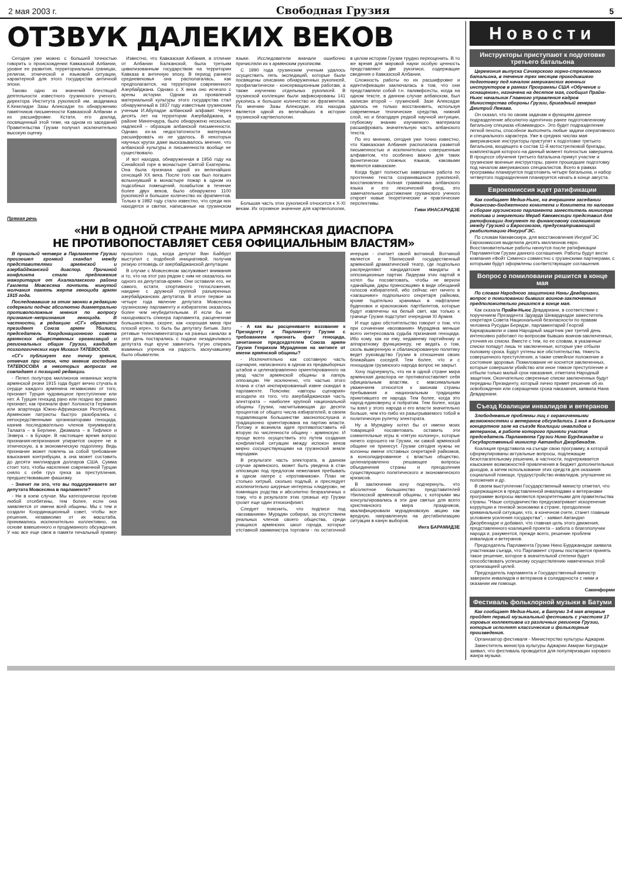2 мая 2003 г. Свободная Грузия 5
ОТЗВУК ДАЛЕКИХ ВЕКОВ
Сегодня уже можно с большей точностью говорить о происхождении Кавказской Албании, уровне ее развития, территориальных границах, религии, этнической и языковой ситуации, характерной для этого государства античной эпохи.
Таково одно из значений блестящей деятельности известного грузинского ученого, директора Института рукописей им. академика К.Кекелидзе Зазы Алексидзе по обнаружению памятников письменности Кавказской Албании и их расшифровке. Кстати, его доклад, посвященный этой теме, на одном из заседаний Правительства Грузии получил исключительно высокую оценку.
Известно, что Кавказская Албания, в отличие от Албании Балканской, была третьим цивилизованным государством на территории Кавказа в античную эпоху. В период раннего средневековья она располагалась, как предполагается, на территории современного Азербайджана. Однако с X века оно исчезло с арены истории. Одним из проявлений материальной культуры этого государства стал обнаруженный в 1937 году известным грузинским ученым И.Абуладзе албанский алфавит. Через десять лет на территории Азербайджана, в районе Мингечаура, было обнаружено несколько надписей – образцов албанской письменности. Однако из-за недостаточности материала расшифровать их не удалось. В некоторых научных кругах даже высказывалось мнение, что албанской культуры и письменности вообще не существовало.
И вот находка, обнаруженная в 1956 году на Синайской горе в монастыре Святой Екатерины. Она была признана одной из величайших сенсаций XX века. После того как был погашен вспыхнувший в монастыре пожар в одном из подсобных помещений, позабытом в течение более двух веков, было обнаружено 1100 рукописей и большое количество их фрагментов. Только в 1982 году стало известно, что среди них находятся и свитки, написанные на грузинском языке. Исследователи вначале ошибочно причисляли их к армянским рукописям.
С 1990 года грузинским ученым удалось осуществить пять экспедиций, которые были посвящены описанию обнаруженных рукописей, профилактически - консервационным работам, а также изучению отдельных рукописей. В грузинской коллекции были зафиксированы 141 рукопись и большое количество их фрагментов. По мнению Зазы Алексидзе, эта находка является одной из величайших в истории грузинской картвелологии.
Большая часть этих рукописей относится к X-XI векам. Их огромное значение для картвелологии, в целом истории Грузии трудно переоценить. В то же время для мировой науки особую ценность представляют две рукописи, содержащие сведения о Кавказской Албании.
Сложность работы по их расшифровке и идентификации заключалась в том, что они представляли собой т.н. палимфсесты, когда на одном тексте, в данном случае албанском, был написан второй – грузинский. Зазе Алексидзе удалось не только восстановить, используя современные технические средства, нижний слой, но и благодаря редкой научной интуиции, глубокому знанию изучаемого материала расшифровать значительную часть албанского текста.
По его мнению, сегодня уже точно известно, что Кавказская Албания располагала развитой письменностью и исключительно совершенным алфавитом, что особенно важно для таких фонетически сложных языков, каковыми являются кавказские.
Когда будет полностью завершена работа по прочтению текста сохранившихся рукописей, восстановлена полная грамматика албанского языка и его лексический фонд, это замечательное достижение грузинского ученого откроет новые теоретические и практические перспективы.
Гиви ИНАСАРИДЗЕ
Прямая речь
«НИ В ОДНОЙ СТРАНЕ МИРА АРМЯНСКАЯ ДИАСПОРА
НЕ ПРОТИВОПОСТАВЛЯЕТ СЕБЯ ОФИЦИАЛЬНЫМ ВЛАСТЯМ»
В прошлый четверг в Парламенте Грузии произошел громкий скандал между представителями армянской и азербайджанской диаспор. Причиной конфликта стало предложение мажоритария от Ахалкалакского района Гамлета Мовсесяна почтить минутой молчания память жертв геноцида армян 1915 года.
Последовавшие за этим звонки в редакцию содержали подчас абсолютно диаметрально противоположные мнения по вопросу признания–непризнания геноцида. В частности, в редакцию «СГ» обратился президент Союза армян Тбилиси, председатель Координационного совета армянских общественных организаций и региональных общин Грузии, кандидат психологических наук Михаил ТАТЕВОСОВ.
«СГ» публикует его точку зрения, отмечая при этом, что мнение господина ТАТЕВОСОВА в некоторых вопросах не совпадает с позицией редакции.
- Пепел полутора миллионов невинных жертв армянской резни 1915 года будет вечно стучать в сердце каждого армянина независимо от того, признает Турция чудовищное преступление или нет. А Турция геноцид рано или поздно все равно признает, как признали факт Холокоста Германия или апартеида Южно-Африканская Республика. Армянские патриоты быстро разобрались с непосредственными организаторами геноцида, казнив последовательно членов триумвирата: Талаата – в Берлине, Джамала – в Тифлисе и Энвера – в Бухаре. В настоящее время вопрос признания-непризнания упирается скорее не в этническую, а в экономическую подоплеку. Ведь признание может повлечь за собой требование взыскания контрибуции, а она может составить до десяти миллиардов долларов США. Сумма стоит того, чтобы население современной Турции сняло с себя груз греха за преступления, предшествовавшие фашизму.
- Значит ли это, что вы поддерживаете акт депутата Мовсесяна в парламенте?
- Ни в коем случае. Мы категорически против любой отсебятины, тем более, если она заявляется от имени всей общины. Мы с тем и создали Координационный совет, чтобы все решения, независимо от их масштаба, принимались исключительно коллективно, на основе взвешенного и продуманного обсуждения. У нас все еще свеж в памяти печальный пример прошлого года, когда депутат Ван Байбурт выступил с подобной инициативой, получив резкую отповедь от азербайджанской депутации.
В случае с Мовсесяном заслуживает внимания и то, что на этот раз рядом с ним не оказалось ни одного из депутатов-армян. Они оставили его, не самого, кстати, спортивного телосложения, наедине с дружной группой разъяренных азербайджанских депутатов. В итоге первое за четыре года явление депутата Мовсесяна грузинскому парламенту и избирателю оказалось более чем неубедительным. И если бы не находчивость спикера парламента, расцененная большинством, скорее, как «хорошая мина при плохой игре», то быть бы депутату битым. Зато ретивые телекомментаторы на разных каналах в этот день постарались с подачи незадачливого депутата еще круче завинтить тугую спираль взаимных упреков на радость заскучавшему было обывателю.
- А как вы расцениваете воззвание к Президенту и Парламенту Грузии с требованием признать факт геноцида, зачитанное председателем Союза армян Грузии Генрихом Мурадяном на митинге от имени армянской общины?
- Исключительно как составную часть сценария, написанного в одном из предвыборных штабов и целенаправленно ориентированного на увод части армянской общины в лагерь оппозиции. Не исключено, что частью этого плана и стал инспирированный извне скандал в парламенте. Поясняю: «авторы сценария» исходили из того, что азербайджанская часть электората – наиболее крупной национальной общины Грузии, насчитывающая до десяти процентов от общего числа избирателей, в своем подавляющем большинстве законопослушна и традиционно ориентирована на партию власти. Потому и возникла идея противопоставить ей вторую по численности общину - армянскую. И проще всего осуществить это путем создания конфликтной ситуации между испокон веков мирно сосуществующими на грузинской земле народами.
В результате часть электората, в данном случае армянского, может быть уведена в стан оппозиции под предлогом нежелания пребывать в одном лагере с «противником». План не столько хитрый, сколько подлый, и преследует исключительно шкурные интересы «лидеров», не помнящих родства и абсолютно безразличных к тому, что в результате этих грязных игр Грузии грозит еще один этноконфликт.
Следует пояснить, что подписи под «воззванием» Мурадян собирал, за отсутствием реальных членов своего общества, среди учащихся армянских школ города, которые отставной замминистра торговли - по остаточной инерции - считает своей вотчиной. Вотчиной является и Тбилисский государственный армянский драматический театр, где подпольно распределяют кандидатские мандаты в оппозиционные партии. Лидерам этих партий я хотел бы посоветовать, чтобы не верили «данайцам, дары приносящим» в виде обещаний голосов избирателей, ибо сейчас нет ничего в «загашнике» подпольного секретаря райкома, кроме тщательно хранимых в нафталине буденовок и краснокожих партбилетов, которые будут извлечены на белый свет, как только к границе Грузии подступит очередная XI Армия.
И еще одно обстоятельство говорит о том, что при сочинении «воззвания» Мурадяна меньше всего интересовала судьба признания геноцида. Ибо кому, как ни ему, недавнему партийному и аппаратному функционеру, не ведать о том, сколь выверенную и сбалансированную политику ведет руководство Грузии в отношении своих ближайших соседей. Тем более, что и с геноцидом грузинского народа вопрос не закрыт.
Хочу подчеркнуть, что ни в одной стране мира армянская диаспора не противопоставляет себя официальным властям, с максимальным уважением относится к законам страны пребывания и национальным традициям приютившего ее народа. Тем более, когда это народ-единоверец и побратим. Тем более, когда ты взял у этого народа и его власти значительно больше, чем кто-либо из разыгрываемого тобой в политическую рулетку электората.
Ну а Мурядяну хотел бы от имени моих товарищей посоветовать оставить эти сомнительные игры в «пятую колонну», которые ничего хорошего ни Грузии, ни самой армянской общине не принесут. Грузии сегодня нужны не колонны имени отставных секретарей райкомов, а консолидированное с властью общество, целенаправленно решающее вопросы объединения страны и преодоления существующего политического и экономического кризисов.
В заключение хочу подчеркнуть, что абсолютное большинство представителей тбилисской армянской общины, с которыми мы консультировались в эти дни святых для всего христианского мира праздников, квалифицировали мурадяновскую акцию как вредную, направленную на дестабилизацию ситуации в канун выборов.
Инга БАРАМИДЗЕ
Новости
Инструкторы приступают к подготовке третьего батальона
Церемония выпуска Сачхерского горно-стрелкового батальона, в течение трех месяцев проходившего подготовку под началом американских военных инструкторов в рамках Программы США «Обучение и оснащение», назначена на десятое мая, сообщил Прайм-Ньюс начальник Главного управления кадров Министерства обороны Грузии, бригадный генерал Дмитрий Лежава.
Он сказал, что по своим задачам и функциям данное подразделение абсолютно идентично ранее подготовленному батальону спецназа «Коммандос». Это будет подразделение легкой пехоты, способное выполнить любые задачи оперативного и специального характера. Уже в средних числах мая американские инструкторы приступят к подготовке третьего батальона, входящего в состав 11-й мотострелковой бригады, комплектация которого на данный момент полностью завершена. В процессе обучения третьего батальона примут участие и грузинские военные инструкторы, ранее прошедшие подготовку под началом американских специалистов. Всего в рамках программы планируется подготовить четыре батальона, и набор четвертого подразделения планируется начать в конце августа.
Еврокомиссия ждет ратификации
Как сообщает Медиа-Ньюс, на вчерашнем заседании Финансово-бюджетного комитета и Комитета по налогам и сборам грузинского парламента заместитель министра топлива и энергетики Мераб Квеквескири представил для ратификации документ по финансовому соглашению между Грузией и Евросоюзом, предусматривающий реабилитацию ИнгуриГЭС.
По словам Квеквескири, для восстановления ИнгуриГЭС Еврокомиссия выделила десять миллионов евро. Восстановительные работы начнутся после ратификации Парламентом Грузии данного соглашения. Работы будут вести компания «Фойт Сименс» совместно с грузинскими партнерами, с которыми будут оформлены соответствующие соглашения.
Вопрос о помиловании решится в конце мая
По словам Народного защитника Наны Девдариани, вопрос о помиловании бывших воинов-заключенных предположительно решится в конце мая.
Как сказала Прайм-Ньюс Девдариани, в соответствии с поручением Президента Эдуарда Шеварднадзе заместитель секретаря Совета Национальной безопасности по правам человека Русудан Беридзе, парламентарий Георгий Каркарашвили и сама Народный защитник уже третий день интенсивно работают по вопросам бывших воинов-заключенных, уточняя их списки. Вместе с тем, по ее словам, в указанные списки попадут лишь те заключенные, которые уже отбыли половину срока. Будут учтены все обстоятельства, тяжесть совершенного преступления, а также семейное положение и состояние здоровья. Помилование не коснется заключенных, которые совершили убийство или иное тяжкое преступление и отбыли только малый срок наказания, отметила Народный защитник. Окончательно сверенные списки заключенных будут переданы Президенту, который лично примет решение об их освобождении или сокращении срока наказания, заявила Нана Девдариани.
Съезд Коалиции инвалидов и ветеранов
Злободневные проблемы лиц с ограниченными возможностями и ветеранов обсуждались 1 мая в Большом концертном зале на съезде Коалиции инвалидов и ветеранов, в работе которого приняли участие председатель Парламента Грузии Нино Бурджанадзе и Государственный министр Автандил Джорбенадзе.
Коалиция представила на съезде свою программу, в которой сформулированы актуальные вопросы, подлежащие безотлагательному решению, в частности, подчеркивается изыскание возможностей привлечения в бюджет дополнительных доходов, а затем использование этих средств для оказания социальной помощи, трудоустройство инвалидов, улучшение их положения и др.
В своем выступлении Государственный министр отметил, что содержащиеся в представленной инвалидами и ветеранами программе вопросы являются приоритетными для правительства страны. "Наше сотрудничество предусматривает искоренение коррупции и теневой экономики в стране, преодоление криминальной ситуации, что, в конечном счете, станет главным условием усиления государства", - заявил Автандил Джорбенадзе и добавил, что главная цель этого движения, представленного коалицией проекта – забота о благополучии народа и, разумеется, прежде всего, решение проблем инвалидов и ветеранов.
Председатель Парламента Грузии Нино Бурджанадзе заявила участникам съезда, что Парламент страны постарается принять такое решение, которое в значительной степени будет способствовать успешному осуществлению намеченных этой организацией целей.
Председатель парламента и Государственный министр заверили инвалидов и ветеранов в солидарности с ними и оказании им помощи.
Сакинформи
Фестиваль фольклорной музыки в Батуми
Как сообщает Медиа-Ньюс, в Батуми 3-4 мая впервые пройдет первый музыкальный фестиваль с участием 17 хоровых коллективов из различных регионов Грузии, которые исполнят классические и фольклорные произведения.
Организатор фестиваля - Министерство культуры Аджарии.
Заместитель министра культуры Аджарии Амиран Кигурадзе заявил, что фестиваль проводится для популяризации хорового жанра музыки.